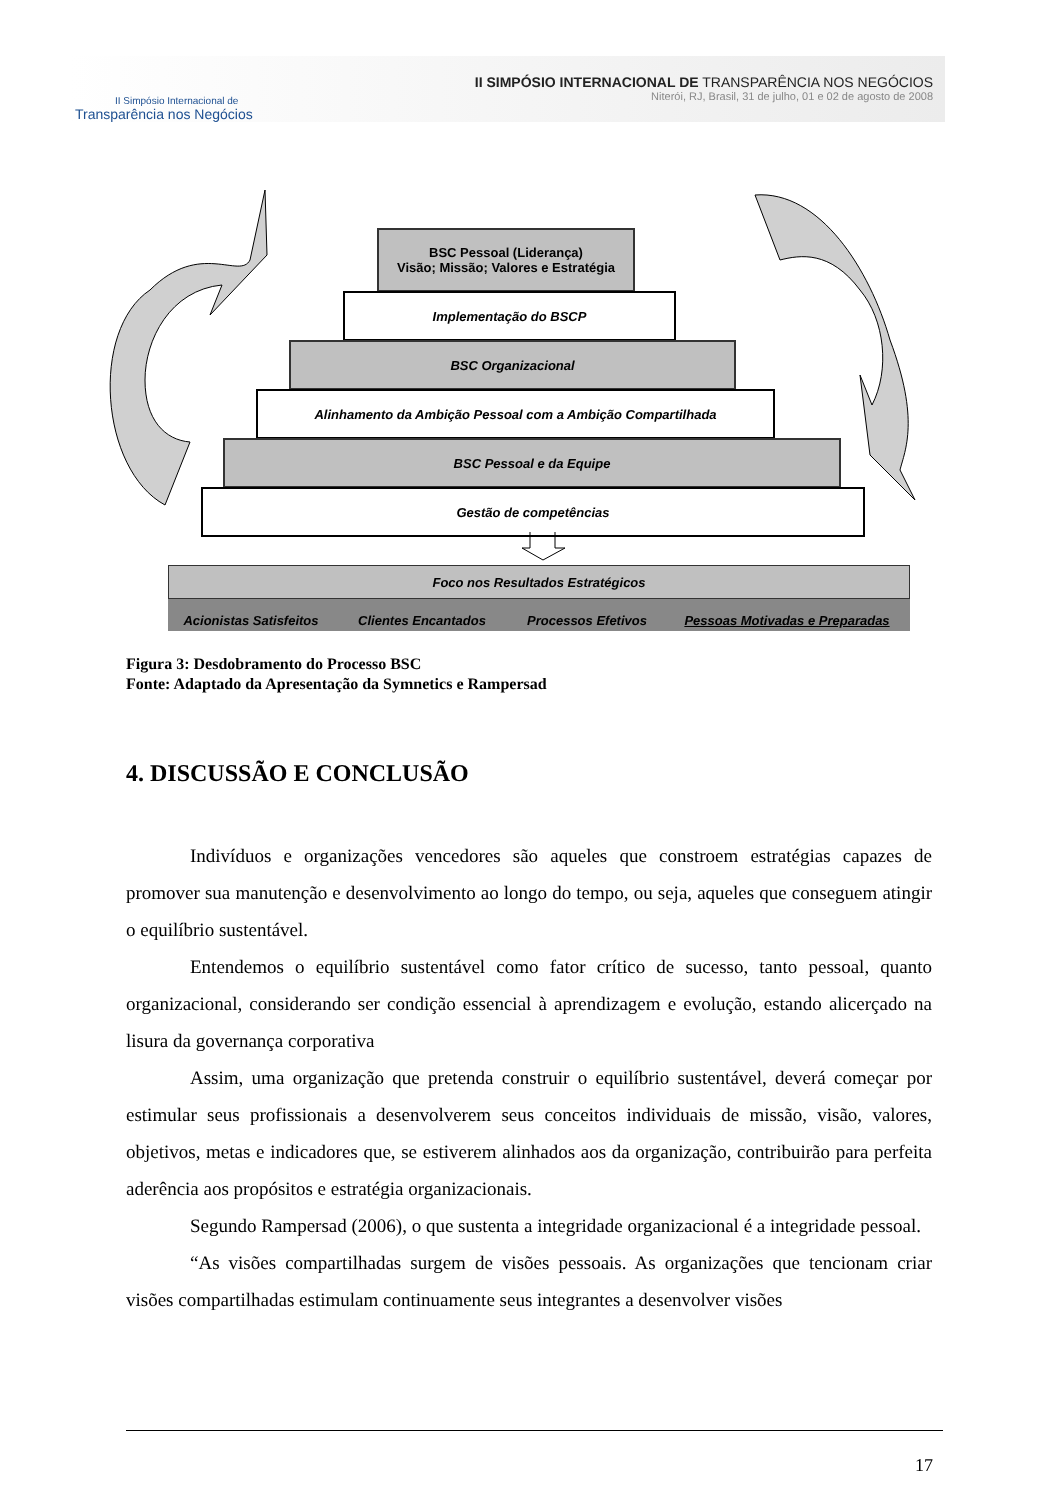II Simpósio Internacional de
Transparência nos Negócios
II SIMPÓSIO INTERNACIONAL DE TRANSPARÊNCIA NOS NEGÓCIOS
Niterói, RJ, Brasil, 31 de julho, 01 e 02 de agosto de 2008
BSC Pessoal (Liderança)
Visão; Missão; Valores e Estratégia
Implementação do BSCP
BSC Organizacional
Alinhamento da Ambição Pessoal com a Ambição Compartilhada
BSC Pessoal e da Equipe
Gestão de competências
Foco nos Resultados Estratégicos
Acionistas Satisfeitos Clientes Encantados Processos Efetivos Pessoas Motivadas e Preparadas
Figura 3: Desdobramento do Processo BSC
Fonte: Adaptado da Apresentação da Symnetics e Rampersad
4. DISCUSSÃO E CONCLUSÃO
Indivíduos e organizações vencedores são aqueles que constroem estratégias capazes de promover sua manutenção e desenvolvimento ao longo do tempo, ou seja, aqueles que conseguem atingir o equilíbrio sustentável.
Entendemos o equilíbrio sustentável como fator crítico de sucesso, tanto pessoal, quanto organizacional, considerando ser condição essencial à aprendizagem e evolução, estando alicerçado na lisura da governança corporativa
Assim, uma organização que pretenda construir o equilíbrio sustentável, deverá começar por estimular seus profissionais a desenvolverem seus conceitos individuais de missão, visão, valores, objetivos, metas e indicadores que, se estiverem alinhados aos da organização, contribuirão para perfeita aderência aos propósitos e estratégia organizacionais.
Segundo Rampersad (2006), o que sustenta a integridade organizacional é a integridade pessoal.
“As visões compartilhadas surgem de visões pessoais. As organizações que tencionam criar visões compartilhadas estimulam continuamente seus integrantes a desenvolver visões
17